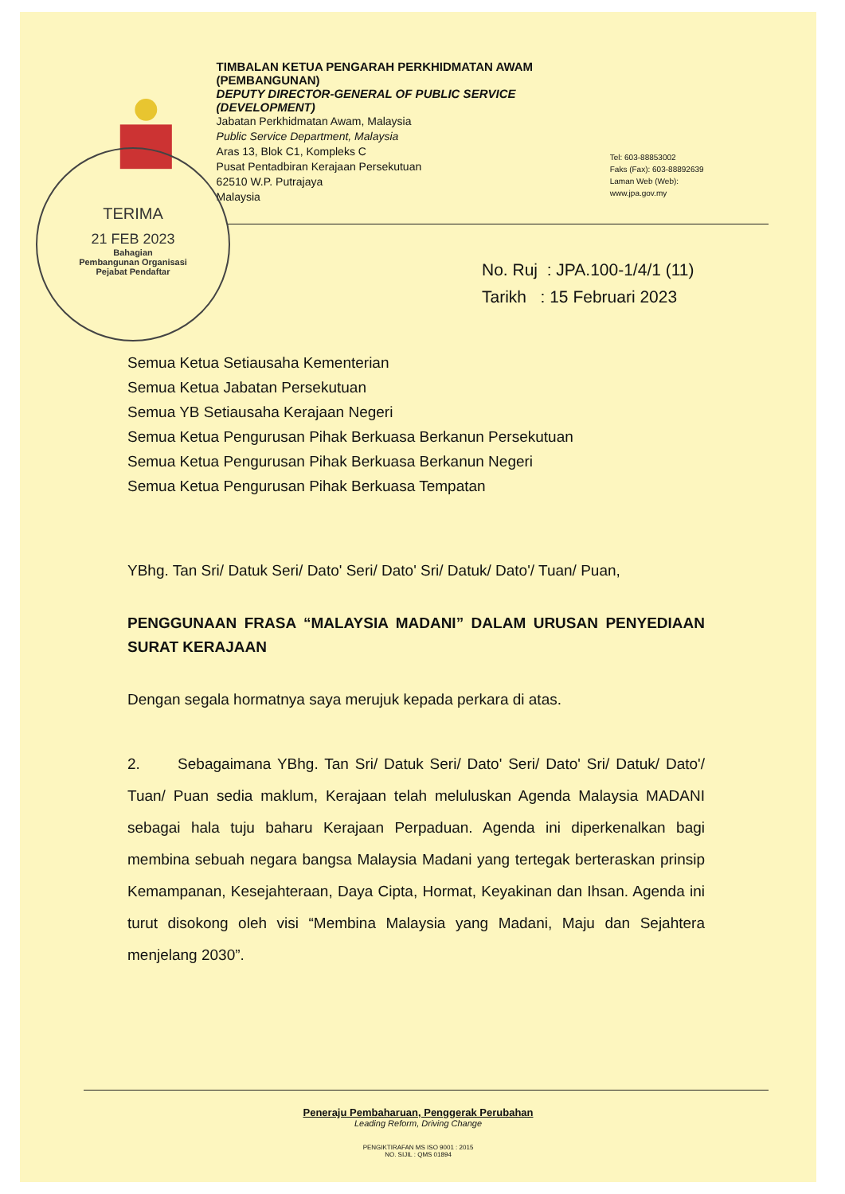TIMBALAN KETUA PENGARAH PERKHIDMATAN AWAM (PEMBANGUNAN)
DEPUTY DIRECTOR-GENERAL OF PUBLIC SERVICE (DEVELOPMENT)
Jabatan Perkhidmatan Awam, Malaysia
Public Service Department, Malaysia
Aras 13, Blok C1, Kompleks C
Pusat Pentadbiran Kerajaan Persekutuan
62510 W.P. Putrajaya
Malaysia
Tel: 603-88853002
Faks (Fax): 603-88892639
Laman Web (Web): www.jpa.gov.my
TERIMA
21 FEB 2023
Bahagian
Pembangunan Organisasi
Pejabat Pendaftar
No. Ruj : JPA.100-1/4/1 (11)
Tarikh : 15 Februari 2023
Semua Ketua Setiausaha Kementerian
Semua Ketua Jabatan Persekutuan
Semua YB Setiausaha Kerajaan Negeri
Semua Ketua Pengurusan Pihak Berkuasa Berkanun Persekutuan
Semua Ketua Pengurusan Pihak Berkuasa Berkanun Negeri
Semua Ketua Pengurusan Pihak Berkuasa Tempatan
YBhg. Tan Sri/ Datuk Seri/ Dato' Seri/ Dato' Sri/ Datuk/ Dato'/ Tuan/ Puan,
PENGGUNAAN FRASA “MALAYSIA MADANI” DALAM URUSAN PENYEDIAAN SURAT KERAJAAN
Dengan segala hormatnya saya merujuk kepada perkara di atas.
2. Sebagaimana YBhg. Tan Sri/ Datuk Seri/ Dato' Seri/ Dato' Sri/ Datuk/ Dato'/ Tuan/ Puan sedia maklum, Kerajaan telah meluluskan Agenda Malaysia MADANI sebagai hala tuju baharu Kerajaan Perpaduan. Agenda ini diperkenalkan bagi membina sebuah negara bangsa Malaysia Madani yang tertegak berteraskan prinsip Kemampanan, Kesejahteraan, Daya Cipta, Hormat, Keyakinan dan Ihsan. Agenda ini turut disokong oleh visi “Membina Malaysia yang Madani, Maju dan Sejahtera menjelang 2030”.
Peneraju Pembaharuan, Penggerak Perubahan
Leading Reform, Driving Change
PENGIKTIRAFAN MS ISO 9001 : 2015
NO. SIJIL : QMS 01894